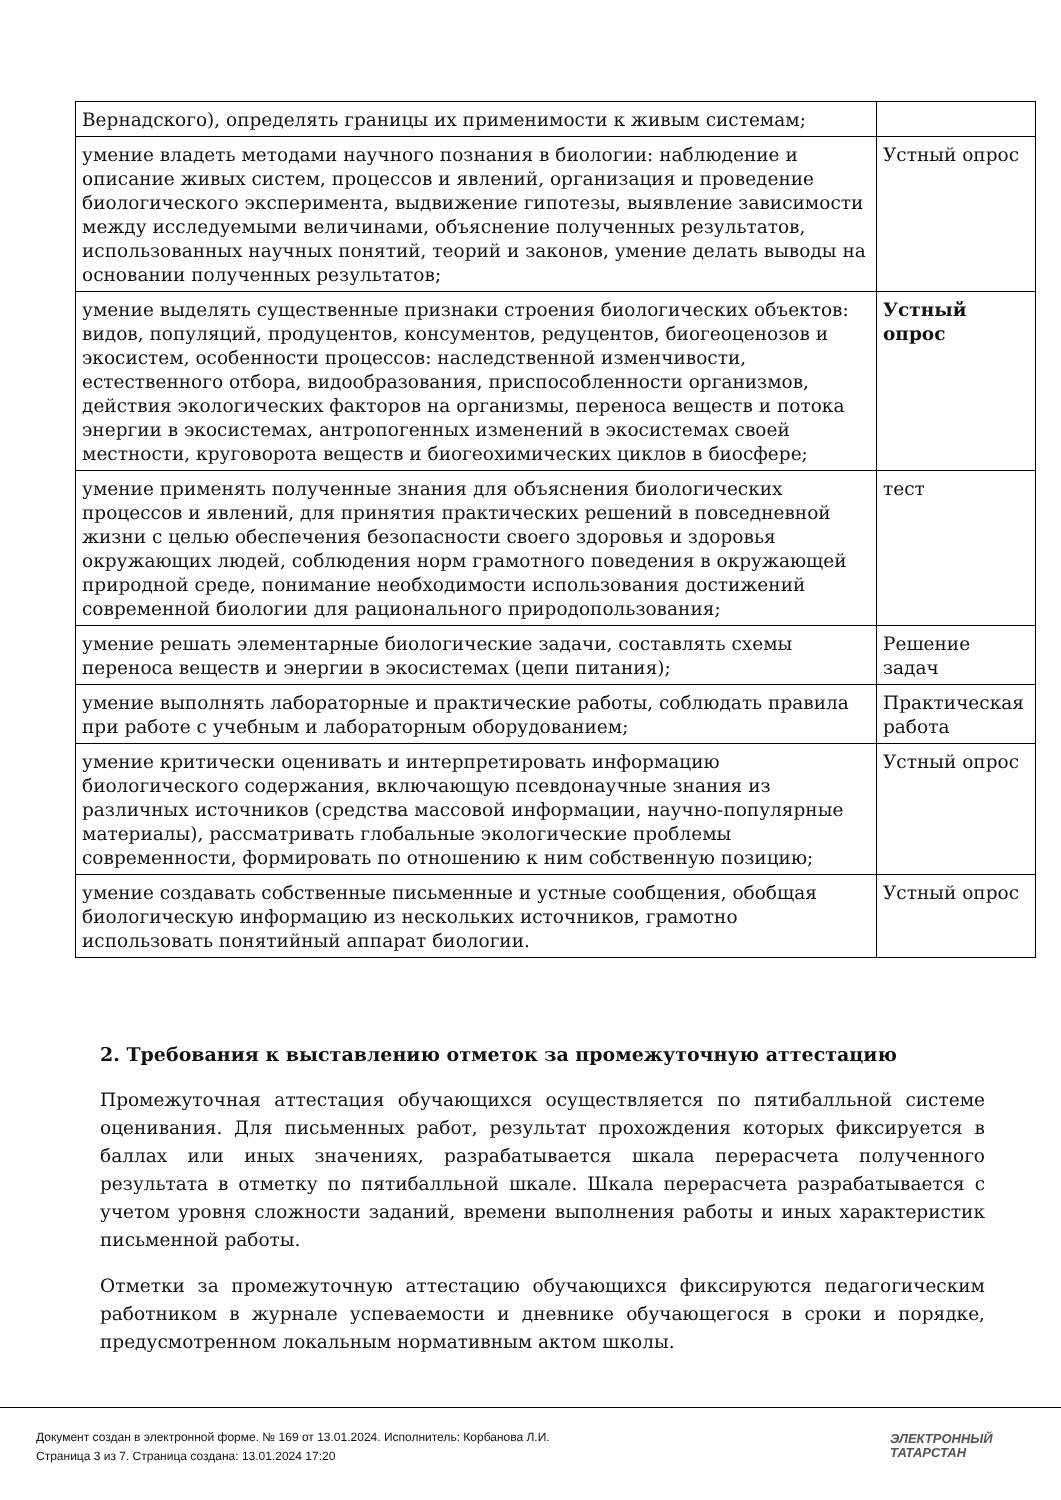| Вернадского), определять границы их применимости к живым системам; | |
| умение владеть методами научного познания в биологии: наблюдение и описание живых систем, процессов и явлений, организация и проведение биологического эксперимента, выдвижение гипотезы, выявление зависимости между исследуемыми величинами, объяснение полученных результатов, использованных научных понятий, теорий и законов, умение делать выводы на основании полученных результатов; | Устный опрос |
| умение выделять существенные признаки строения биологических объектов: видов, популяций, продуцентов, консументов, редуцентов, биогеоценозов и экосистем, особенности процессов: наследственной изменчивости, естественного отбора, видообразования, приспособленности организмов, действия экологических факторов на организмы, переноса веществ и потока энергии в экосистемах, антропогенных изменений в экосистемах своей местности, круговорота веществ и биогеохимических циклов в биосфере; | Устный опрос |
| умение применять полученные знания для объяснения биологических процессов и явлений, для принятия практических решений в повседневной жизни с целью обеспечения безопасности своего здоровья и здоровья окружающих людей, соблюдения норм грамотного поведения в окружающей природной среде, понимание необходимости использования достижений современной биологии для рационального природопользования; | тест |
| умение решать элементарные биологические задачи, составлять схемы переноса веществ и энергии в экосистемах (цепи питания); | Решение задач |
| умение выполнять лабораторные и практические работы, соблюдать правила при работе с учебным и лабораторным оборудованием; | Практическая работа |
| умение критически оценивать и интерпретировать информацию биологического содержания, включающую псевдонаучные знания из различных источников (средства массовой информации, научно-популярные материалы), рассматривать глобальные экологические проблемы современности, формировать по отношению к ним собственную позицию; | Устный опрос |
| умение создавать собственные письменные и устные сообщения, обобщая биологическую информацию из нескольких источников, грамотно использовать понятийный аппарат биологии. | Устный опрос |
2. Требования к выставлению отметок за промежуточную аттестацию
Промежуточная аттестация обучающихся осуществляется по пятибалльной системе оценивания. Для письменных работ, результат прохождения которых фиксируется в баллах или иных значениях, разрабатывается шкала перерасчета полученного результата в отметку по пятибалльной шкале. Шкала перерасчета разрабатывается с учетом уровня сложности заданий, времени выполнения работы и иных характеристик письменной работы.
Отметки за промежуточную аттестацию обучающихся фиксируются педагогическим работником в журнале успеваемости и дневнике обучающегося в сроки и порядке, предусмотренном локальным нормативным актом школы.
Документ создан в электронной форме. № 169 от 13.01.2024. Исполнитель: Корбанова Л.И.
Страница 3 из 7. Страница создана: 13.01.2024 17:20
ЭЛЕКТРОННЫЙ
ТАТАРСТАН